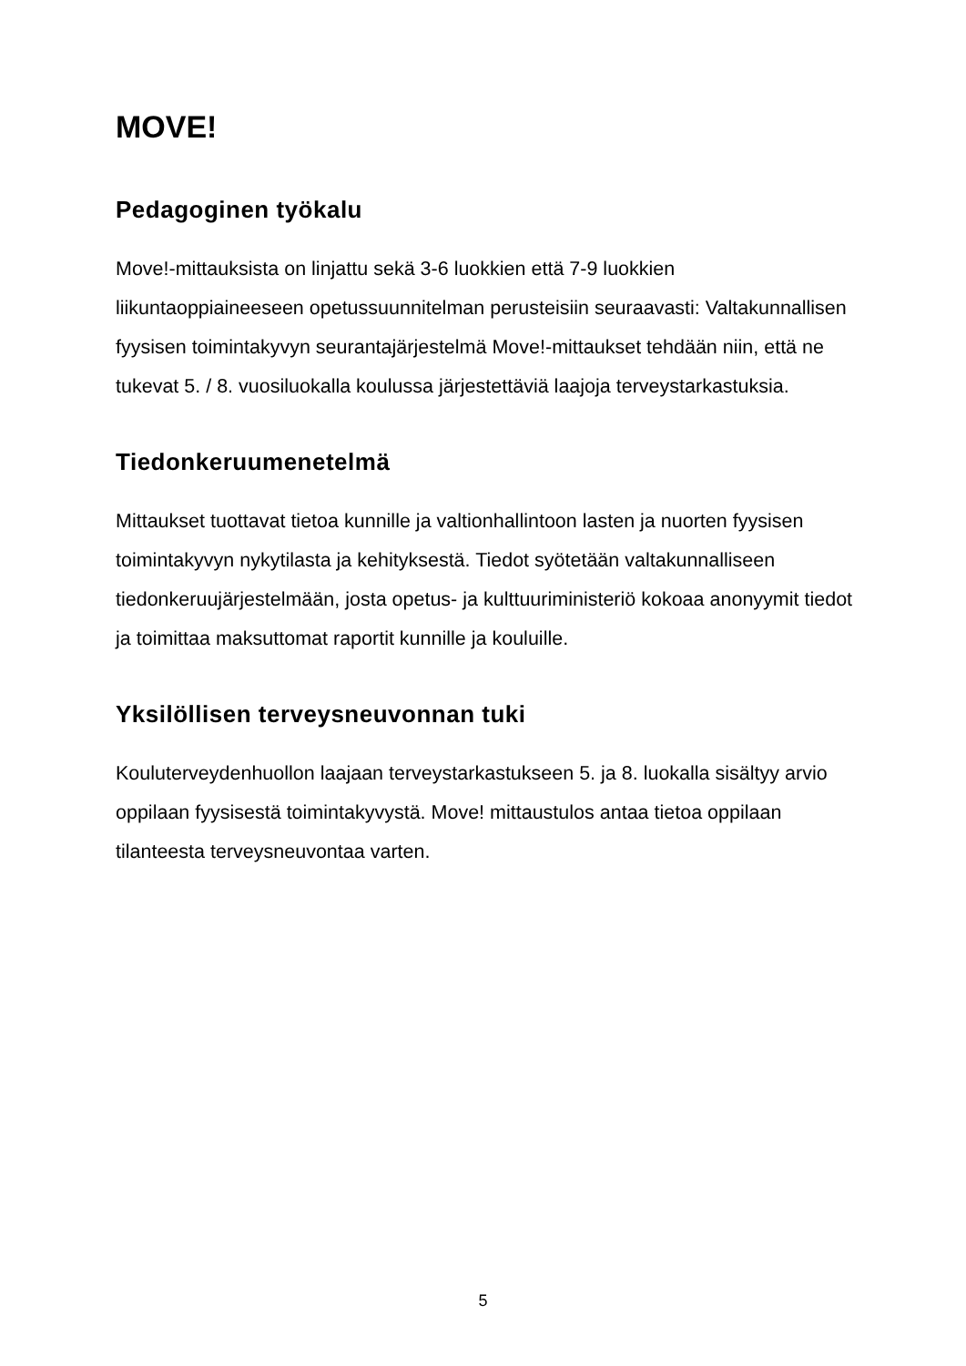MOVE!
Pedagoginen työkalu
Move!-mittauksista on linjattu sekä 3-6 luokkien että 7-9 luokkien liikuntaoppiaineeseen opetussuunnitelman perusteisiin seuraavasti: Valtakunnallisen fyysisen toimintakyvyn seurantajärjestelmä Move!-mittaukset tehdään niin, että ne tukevat 5. / 8. vuosiluokalla koulussa järjestettäviä laajoja terveystarkastuksia.
Tiedonkeruumenetelmä
Mittaukset tuottavat tietoa kunnille ja valtionhallintoon lasten ja nuorten fyysisen toimintakyvyn nykytilasta ja kehityksestä. Tiedot syötetään valtakunnalliseen tiedonkeruujärjestelmään, josta opetus- ja kulttuuriministeriö kokoaa anonyymit tiedot ja toimittaa maksuttomat raportit kunnille ja kouluille.
Yksilöllisen terveysneuvonnan tuki
Kouluterveydenhuollon laajaan terveystarkastukseen 5. ja 8. luokalla sisältyy arvio oppilaan fyysisestä toimintakyvystä. Move! mittaustulos antaa tietoa oppilaan tilanteesta terveysneuvontaa varten.
5